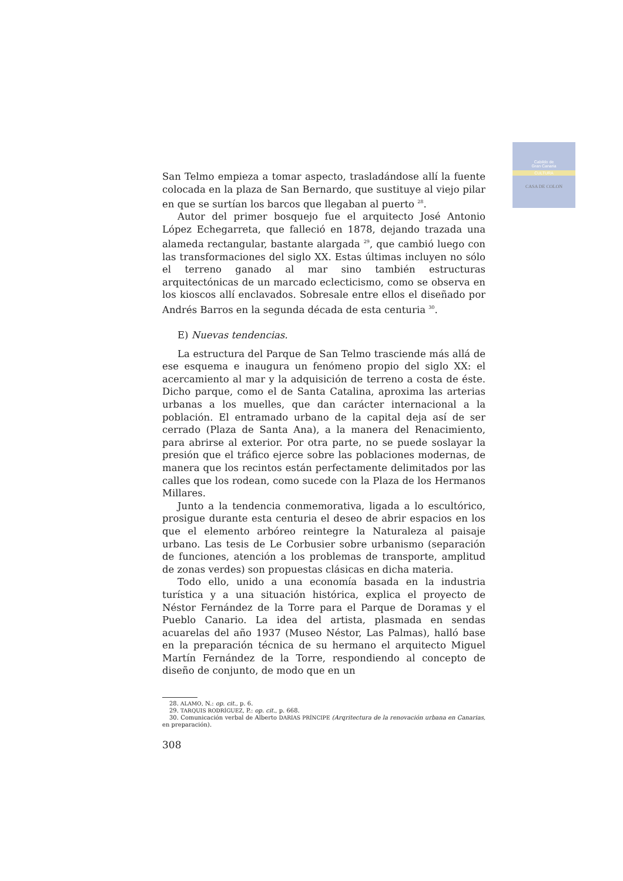Cabildo de
Gran Canaria
CULTURA
CASA DE COLON
San Telmo empieza a tomar aspecto, trasladándose allí la fuente colocada en la plaza de San Bernardo, que sustituye al viejo pilar en que se surtían los barcos que llegaban al puerto <sup>28</sup>.
Autor del primer bosquejo fue el arquitecto José Antonio López Echegarreta, que falleció en 1878, dejando trazada una alameda rectangular, bastante alargada <sup>29</sup>, que cambió luego con las transformaciones del siglo XX. Estas últimas incluyen no sólo el terreno ganado al mar sino también estructuras arquitectónicas de un marcado eclecticismo, como se observa en los kioscos allí enclavados. Sobresale entre ellos el diseñado por Andrés Barros en la segunda década de esta centuria <sup>30</sup>.
E) Nuevas tendencias.
La estructura del Parque de San Telmo trasciende más allá de ese esquema e inaugura un fenómeno propio del siglo XX: el acercamiento al mar y la adquisición de terreno a costa de éste. Dicho parque, como el de Santa Catalina, aproxima las arterias urbanas a los muelles, que dan carácter internacional a la población. El entramado urbano de la capital deja así de ser cerrado (Plaza de Santa Ana), a la manera del Renacimiento, para abrirse al exterior. Por otra parte, no se puede soslayar la presión que el tráfico ejerce sobre las poblaciones modernas, de manera que los recintos están perfectamente delimitados por las calles que los rodean, como sucede con la Plaza de los Hermanos Millares.
Junto a la tendencia conmemorativa, ligada a lo escultórico, prosigue durante esta centuria el deseo de abrir espacios en los que el elemento arbóreo reintegre la Naturaleza al paisaje urbano. Las tesis de Le Corbusier sobre urbanismo (separación de funciones, atención a los problemas de transporte, amplitud de zonas verdes) son propuestas clásicas en dicha materia.
Todo ello, unido a una economía basada en la industria turística y a una situación histórica, explica el proyecto de Néstor Fernández de la Torre para el Parque de Doramas y el Pueblo Canario. La idea del artista, plasmada en sendas acuarelas del año 1937 (Museo Néstor, Las Palmas), halló base en la preparación técnica de su hermano el arquitecto Miguel Martín Fernández de la Torre, respondiendo al concepto de diseño de conjunto, de modo que en un
28. ALAMO, N.: op. cit., p. 6.
29. TARQUIS RODRÍGUEZ, P.: op. cit., p. 668.
30. Comunicación verbal de Alberto DARIAS PRÍNCIPE (Arqritectura de la renovación urbana en Canarias, en preparación).
308